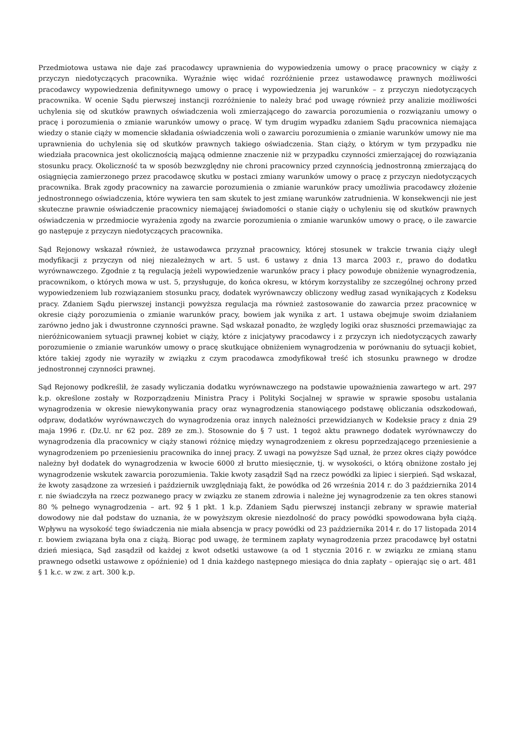Przedmiotowa ustawa nie daje zaś pracodawcy uprawnienia do wypowiedzenia umowy o pracę pracownicy w ciąży z przyczyn niedotyczących pracownika. Wyraźnie więc widać rozróżnienie przez ustawodawcę prawnych możliwości pracodawcy wypowiedzenia definitywnego umowy o pracę i wypowiedzenia jej warunków – z przyczyn niedotyczących pracownika. W ocenie Sądu pierwszej instancji rozróżnienie to należy brać pod uwagę również przy analizie możliwości uchylenia się od skutków prawnych oświadczenia woli zmierzającego do zawarcia porozumienia o rozwiązaniu umowy o pracę i porozumienia o zmianie warunków umowy o pracę. W tym drugim wypadku zdaniem Sądu pracownica niemająca wiedzy o stanie ciąży w momencie składania oświadczenia woli o zawarciu porozumienia o zmianie warunków umowy nie ma uprawnienia do uchylenia się od skutków prawnych takiego oświadczenia. Stan ciąży, o którym w tym przypadku nie wiedziała pracownica jest okolicznością mającą odmienne znaczenie niż w przypadku czynności zmierzającej do rozwiązania stosunku pracy. Okoliczność ta w sposób bezwzględny nie chroni pracownicy przed czynnością jednostronną zmierzającą do osiągnięcia zamierzonego przez pracodawcę skutku w postaci zmiany warunków umowy o pracę z przyczyn niedotyczących pracownika. Brak zgody pracownicy na zawarcie porozumienia o zmianie warunków pracy umożliwia pracodawcy złożenie jednostronnego oświadczenia, które wywiera ten sam skutek to jest zmianę warunków zatrudnienia. W konsekwencji nie jest skuteczne prawnie oświadczenie pracownicy niemającej świadomości o stanie ciąży o uchyleniu się od skutków prawnych oświadczenia w przedmiocie wyrażenia zgody na zwarcie porozumienia o zmianie warunków umowy o pracę, o ile zawarcie go następuje z przyczyn niedotyczących pracownika.
Sąd Rejonowy wskazał również, że ustawodawca przyznał pracownicy, której stosunek w trakcie trwania ciąży uległ modyfikacji z przyczyn od niej niezależnych w art. 5 ust. 6 ustawy z dnia 13 marca 2003 r., prawo do dodatku wyrównawczego. Zgodnie z tą regulacją jeżeli wypowiedzenie warunków pracy i płacy powoduje obniżenie wynagrodzenia, pracownikom, o których mowa w ust. 5, przysługuje, do końca okresu, w którym korzystaliby ze szczególnej ochrony przed wypowiedzeniem lub rozwiązaniem stosunku pracy, dodatek wyrównawczy obliczony według zasad wynikających z Kodeksu pracy. Zdaniem Sądu pierwszej instancji powyższa regulacja ma również zastosowanie do zawarcia przez pracownicę w okresie ciąży porozumienia o zmianie warunków pracy, bowiem jak wynika z art. 1 ustawa obejmuje swoim działaniem zarówno jedno jak i dwustronne czynności prawne. Sąd wskazał ponadto, że względy logiki oraz słuszności przemawiając za nieróżnicowaniem sytuacji prawnej kobiet w ciąży, które z inicjatywy pracodawcy i z przyczyn ich niedotyczących zawarły porozumienie o zmianie warunków umowy o pracę skutkujące obniżeniem wynagrodzenia w porównaniu do sytuacji kobiet, które takiej zgody nie wyraziły w związku z czym pracodawca zmodyfikował treść ich stosunku prawnego w drodze jednostronnej czynności prawnej.
Sąd Rejonowy podkreślił, że zasady wyliczania dodatku wyrównawczego na podstawie upoważnienia zawartego w art. 297 k.p. określone zostały w Rozporządzeniu Ministra Pracy i Polityki Socjalnej w sprawie w sprawie sposobu ustalania wynagrodzenia w okresie niewykonywania pracy oraz wynagrodzenia stanowiącego podstawę obliczania odszkodowań, odpraw, dodatków wyrównawczych do wynagrodzenia oraz innych należności przewidzianych w Kodeksie pracy z dnia 29 maja 1996 r. (Dz.U. nr 62 poz. 289 ze zm.). Stosownie do § 7 ust. 1 tegoż aktu prawnego dodatek wyrównawczy do wynagrodzenia dla pracownicy w ciąży stanowi różnicę między wynagrodzeniem z okresu poprzedzającego przeniesienie a wynagrodzeniem po przeniesieniu pracownika do innej pracy. Z uwagi na powyższe Sąd uznał, że przez okres ciąży powódce należny był dodatek do wynagrodzenia w kwocie 6000 zł brutto miesięcznie, tj. w wysokości, o którą obniżone zostało jej wynagrodzenie wskutek zawarcia porozumienia. Takie kwoty zasądził Sąd na rzecz powódki za lipiec i sierpień. Sąd wskazał, że kwoty zasądzone za wrzesień i październik uwzględniają fakt, że powódka od 26 września 2014 r. do 3 października 2014 r. nie świadczyła na rzecz pozwanego pracy w związku ze stanem zdrowia i należne jej wynagrodzenie za ten okres stanowi 80 % pełnego wynagrodzenia – art. 92 § 1 pkt. 1 k.p. Zdaniem Sądu pierwszej instancji zebrany w sprawie materiał dowodowy nie dał podstaw do uznania, że w powyższym okresie niezdolność do pracy powódki spowodowana była ciążą. Wpływu na wysokość tego świadczenia nie miała absencja w pracy powódki od 23 października 2014 r. do 17 listopada 2014 r. bowiem związana była ona z ciążą. Biorąc pod uwagę, że terminem zapłaty wynagrodzenia przez pracodawcę był ostatni dzień miesiąca, Sąd zasądził od każdej z kwot odsetki ustawowe (a od 1 stycznia 2016 r. w związku ze zmianą stanu prawnego odsetki ustawowe z opóźnienie) od 1 dnia każdego następnego miesiąca do dnia zapłaty – opierając się o art. 481 § 1 k.c. w zw. z art. 300 k.p.